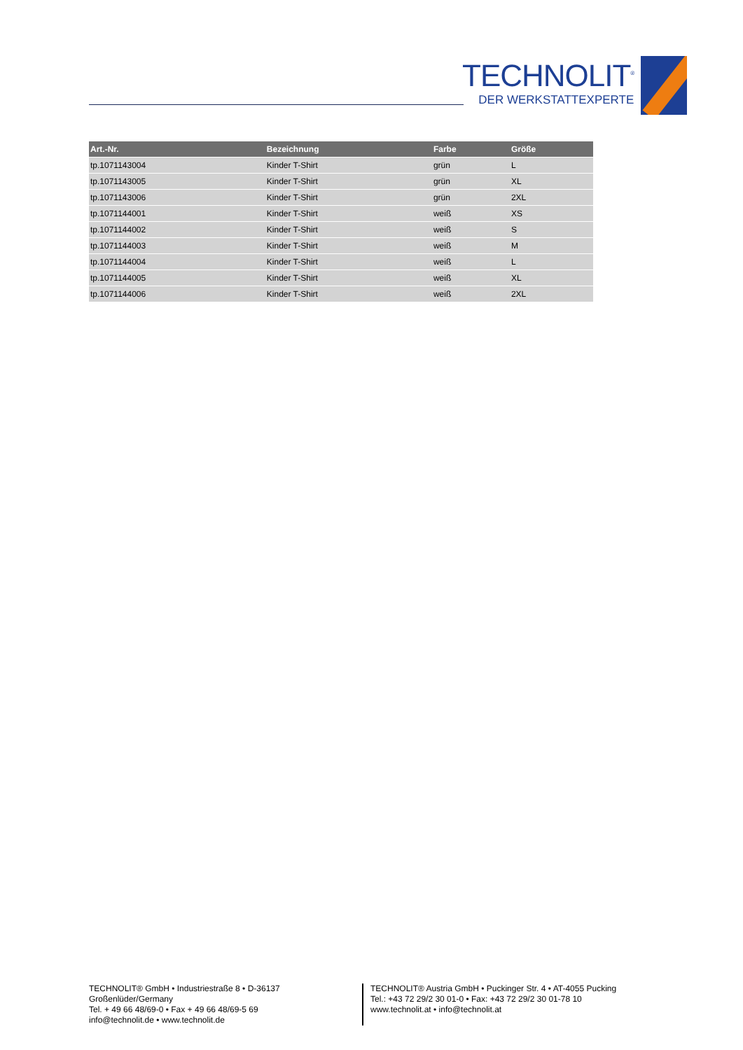TECHNOLIT<sup>®</sup>
DER WERKSTATTEXPERTE
| Art.-Nr. | Bezeichnung | Farbe | Größe |
| --- | --- | --- | --- |
| tp.1071143004 | Kinder T-Shirt | grün | L |
| tp.1071143005 | Kinder T-Shirt | grün | XL |
| tp.1071143006 | Kinder T-Shirt | grün | 2XL |
| tp.1071144001 | Kinder T-Shirt | weiß | XS |
| tp.1071144002 | Kinder T-Shirt | weiß | S |
| tp.1071144003 | Kinder T-Shirt | weiß | M |
| tp.1071144004 | Kinder T-Shirt | weiß | L |
| tp.1071144005 | Kinder T-Shirt | weiß | XL |
| tp.1071144006 | Kinder T-Shirt | weiß | 2XL |
TECHNOLIT® GmbH • Industriestraße 8 • D-36137 Großenlüder/Germany
Tel. + 49 66 48/69-0 • Fax + 49 66 48/69-5 69
info@technolit.de • www.technolit.de
TECHNOLIT® Austria GmbH • Puckinger Str. 4 • AT-4055 Pucking
Tel.: +43 72 29/2 30 01-0 • Fax: +43 72 29/2 30 01-78 10
www.technolit.at • info@technolit.at